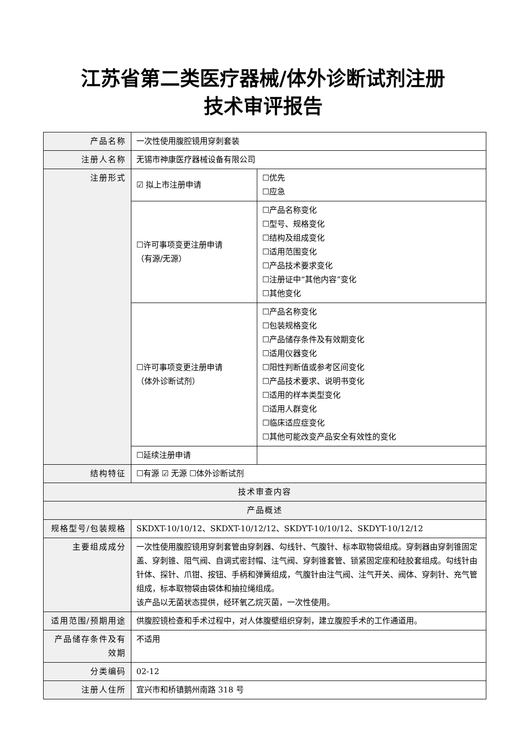江苏省第二类医疗器械/体外诊断试剂注册
技术审评报告
| 产品名称 | 一次性使用腹腔镜用穿刺套装 | |
| 注册人名称 | 无锡市神康医疗器械设备有限公司 | |
| 注册形式 | ☑ 拟上市注册申请 | ☐优先 ☐应急 |
| | ☐许可事项变更注册申请 （有源/无源） | ☐产品名称变化 ☐型号、规格变化 ☐结构及组成变化 ☐适用范围变化 ☐产品技术要求变化 ☐注册证中“其他内容”变化 ☐其他变化 |
| | ☐许可事项变更注册申请 （体外诊断试剂） | ☐产品名称变化 ☐包装规格变化 ☐产品储存条件及有效期变化 ☐适用仪器变化 ☐阳性判断值或参考区间变化 ☐产品技术要求、说明书变化 ☐适用的样本类型变化 ☐适用人群变化 ☐临床适应症变化 ☐其他可能改变产品安全有效性的变化 |
| | ☐延续注册申请 | |
| 结构特征 | ☐有源 ☑ 无源 ☐体外诊断试剂 | |
| 技术审查内容 | | |
| 产品概述 | | |
| 规格型号/包装规格 | SKDXT-10/10/12、SKDXT-10/12/12、SKDYT-10/10/12、SKDYT-10/12/12 | |
| 主要组成成分 | 一次性使用腹腔镜用穿刺套管由穿刺器、勾线针、气腹针、标本取物袋组成。穿刺器由穿刺锥固定盖、穿刺锥、阻气阀、自调式密封帽、注气阀、穿刺锥套管、锁紧固定座和硅胶套组成。勾线针由针体、探针、爪钳、按钮、手柄和弹簧组成，气腹针由注气阀、注气开关、阀体、穿刺针、充气管组成，标本取物袋由袋体和抽拉绳组成。 该产品以无菌状态提供，经环氧乙烷灭菌，一次性使用。 | |
| 适用范围/预期用途 | 供腹腔镜检查和手术过程中，对人体腹壁组织穿刺，建立腹腔手术的工作通道用。 | |
| 产品储存条件及有效期 | 不适用 | |
| 分类编码 | 02-12 | |
| 注册人住所 | 宜兴市和桥镇鹅州南路 318 号 | |